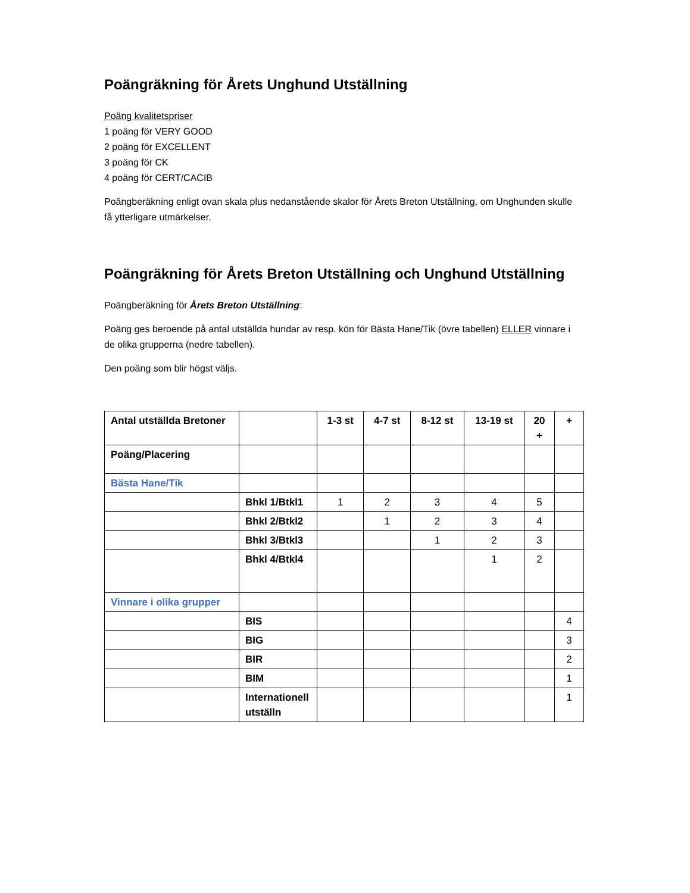Poängräkning för Årets Unghund Utställning
Poäng kvalitetspriser
1 poäng för VERY GOOD
2 poäng för EXCELLENT
3 poäng för CK
4 poäng för CERT/CACIB
Poängberäkning enligt ovan skala plus nedanstående skalor för Årets Breton Utställning, om Unghunden skulle få ytterligare utmärkelser.
Poängräkning för Årets Breton Utställning och Unghund Utställning
Poängberäkning för Årets Breton Utställning:
Poäng ges beroende på antal utställda hundar av resp. kön för Bästa Hane/Tik (övre tabellen) ELLER vinnare i de olika grupperna (nedre tabellen).
Den poäng som blir högst väljs.
| Antal utställda Bretoner | | 1-3 st | 4-7 st | 8-12 st | 13-19 st | 20 + | + |
| --- | --- | --- | --- | --- | --- | --- | --- |
| Poäng/Placering | | | | | | | |
| Bästa Hane/Tik | | | | | | | |
| | Bhkl 1/Btkl1 | 1 | 2 | 3 | 4 | 5 | |
| | Bhkl 2/Btkl2 | | 1 | 2 | 3 | 4 | |
| | Bhkl 3/Btkl3 | | | 1 | 2 | 3 | |
| | Bhkl 4/Btkl4 | | | | 1 | 2 | |
| Vinnare i olika grupper | | | | | | | |
| | BIS | | | | | | 4 |
| | BIG | | | | | | 3 |
| | BIR | | | | | | 2 |
| | BIM | | | | | | 1 |
| | Internationell utställn | | | | | | 1 |